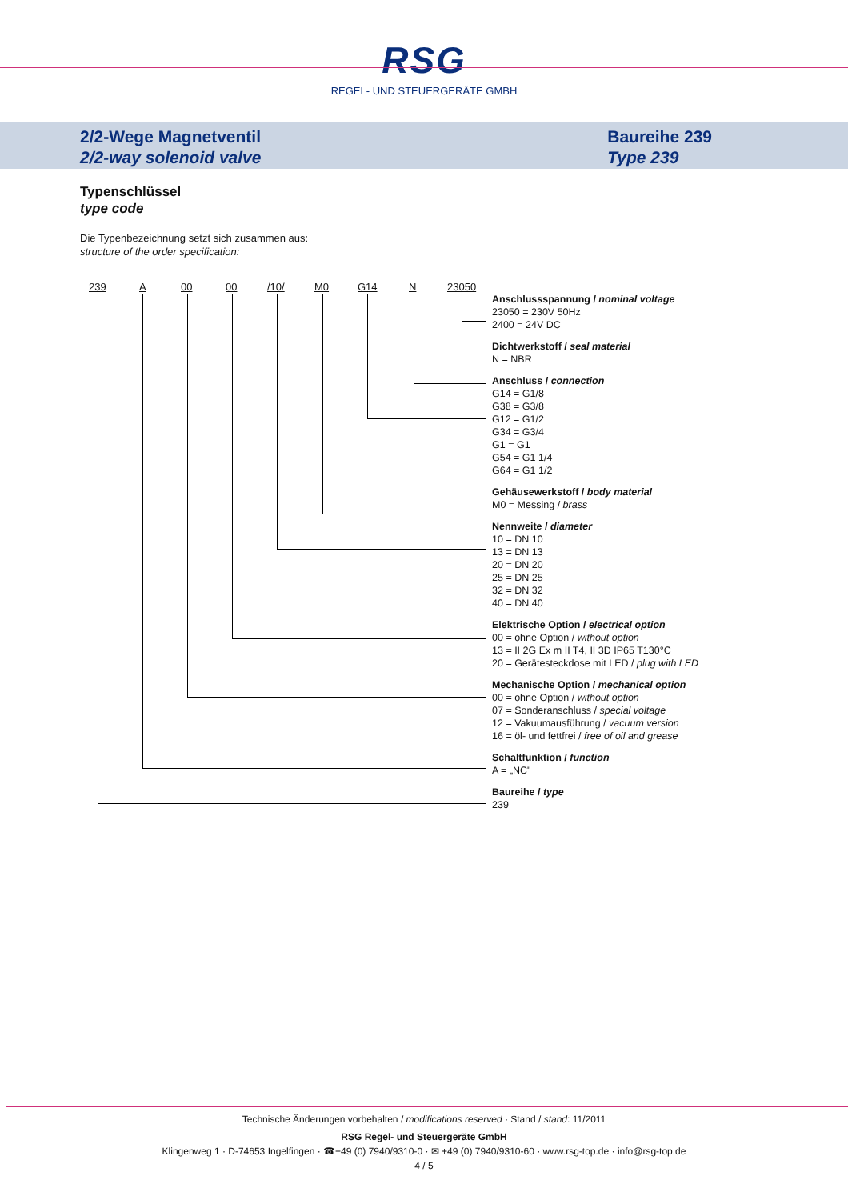RSG
REGEL- UND STEUERGERÄTE GMBH
2/2-Wege Magnetventil
2/2-way solenoid valve
Baureihe 239
Type 239
Typenschlüssel
type code
Die Typenbezeichnung setzt sich zusammen aus:
structure of the order specification:
239 A 00 00 /10/ M0 G14 N 23050
Anschlussspannung / nominal voltage
23050 = 230V 50Hz
2400 = 24V DC
Dichtwerkstoff / seal material
N = NBR
Anschluss / connection
G14 = G1/8
G38 = G3/8
G12 = G1/2
G34 = G3/4
G1 = G1
G54 = G1 1/4
G64 = G1 1/2
Gehäusewerkstoff / body material
M0 = Messing / brass
Nennweite / diameter
10 = DN 10
13 = DN 13
20 = DN 20
25 = DN 25
32 = DN 32
40 = DN 40
Elektrische Option / electrical option
00 = ohne Option / without option
13 = II 2G Ex m II T4, II 3D IP65 T130°C
20 = Gerätesteckdose mit LED / plug with LED
Mechanische Option / mechanical option
00 = ohne Option / without option
07 = Sonderanschluss / special voltage
12 = Vakuumausführung / vacuum version
16 = öl- und fettfrei / free of oil and grease
Schaltfunktion / function
A = „NC"
Baureihe / type
239
Technische Änderungen vorbehalten / modifications reserved · Stand / stand: 11/2011
RSG Regel- und Steuergeräte GmbH
Klingenweg 1 · D-74653 Ingelfingen · ☎+49 (0) 7940/9310-0 · ✉ +49 (0) 7940/9310-60 · www.rsg-top.de · info@rsg-top.de
4 / 5